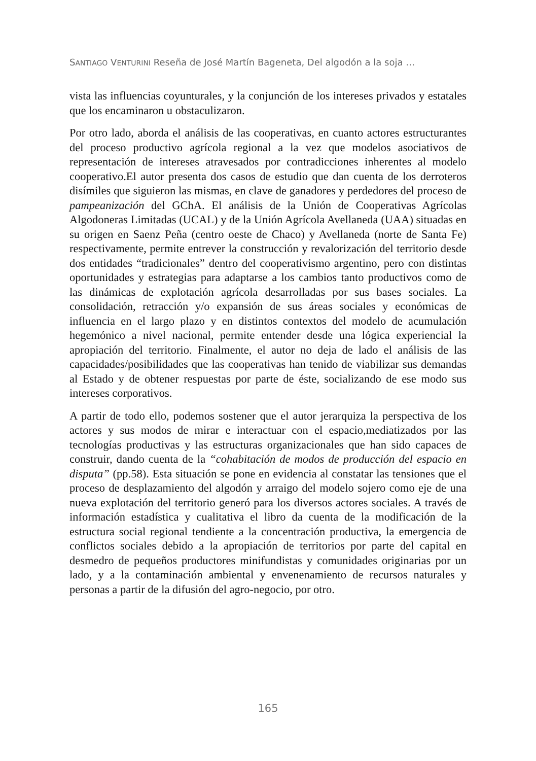SANTIAGO VENTURINI Reseña de José Martín Bageneta, Del algodón a la soja …
vista las influencias coyunturales, y la conjunción de los intereses privados y estatales que los encaminaron u obstaculizaron.
Por otro lado, aborda el análisis de las cooperativas, en cuanto actores estructurantes del proceso productivo agrícola regional a la vez que modelos asociativos de representación de intereses atravesados por contradicciones inherentes al modelo cooperativo.El autor presenta dos casos de estudio que dan cuenta de los derroteros disímiles que siguieron las mismas, en clave de ganadores y perdedores del proceso de pampeanización del GChA. El análisis de la Unión de Cooperativas Agrícolas Algodoneras Limitadas (UCAL) y de la Unión Agrícola Avellaneda (UAA) situadas en su origen en Saenz Peña (centro oeste de Chaco) y Avellaneda (norte de Santa Fe) respectivamente, permite entrever la construcción y revalorización del territorio desde dos entidades “tradicionales” dentro del cooperativismo argentino, pero con distintas oportunidades y estrategias para adaptarse a los cambios tanto productivos como de las dinámicas de explotación agrícola desarrolladas por sus bases sociales. La consolidación, retracción y/o expansión de sus áreas sociales y económicas de influencia en el largo plazo y en distintos contextos del modelo de acumulación hegemónico a nivel nacional, permite entender desde una lógica experiencial la apropiación del territorio. Finalmente, el autor no deja de lado el análisis de las capacidades/posibilidades que las cooperativas han tenido de viabilizar sus demandas al Estado y de obtener respuestas por parte de éste, socializando de ese modo sus intereses corporativos.
A partir de todo ello, podemos sostener que el autor jerarquiza la perspectiva de los actores y sus modos de mirar e interactuar con el espacio,mediatizados por las tecnologías productivas y las estructuras organizacionales que han sido capaces de construir, dando cuenta de la “cohabitación de modos de producción del espacio en disputa” (pp.58). Esta situación se pone en evidencia al constatar las tensiones que el proceso de desplazamiento del algodón y arraigo del modelo sojero como eje de una nueva explotación del territorio generó para los diversos actores sociales. A través de información estadística y cualitativa el libro da cuenta de la modificación de la estructura social regional tendiente a la concentración productiva, la emergencia de conflictos sociales debido a la apropiación de territorios por parte del capital en desmedro de pequeños productores minifundistas y comunidades originarias por un lado, y a la contaminación ambiental y envenenamiento de recursos naturales y personas a partir de la difusión del agro-negocio, por otro.
165